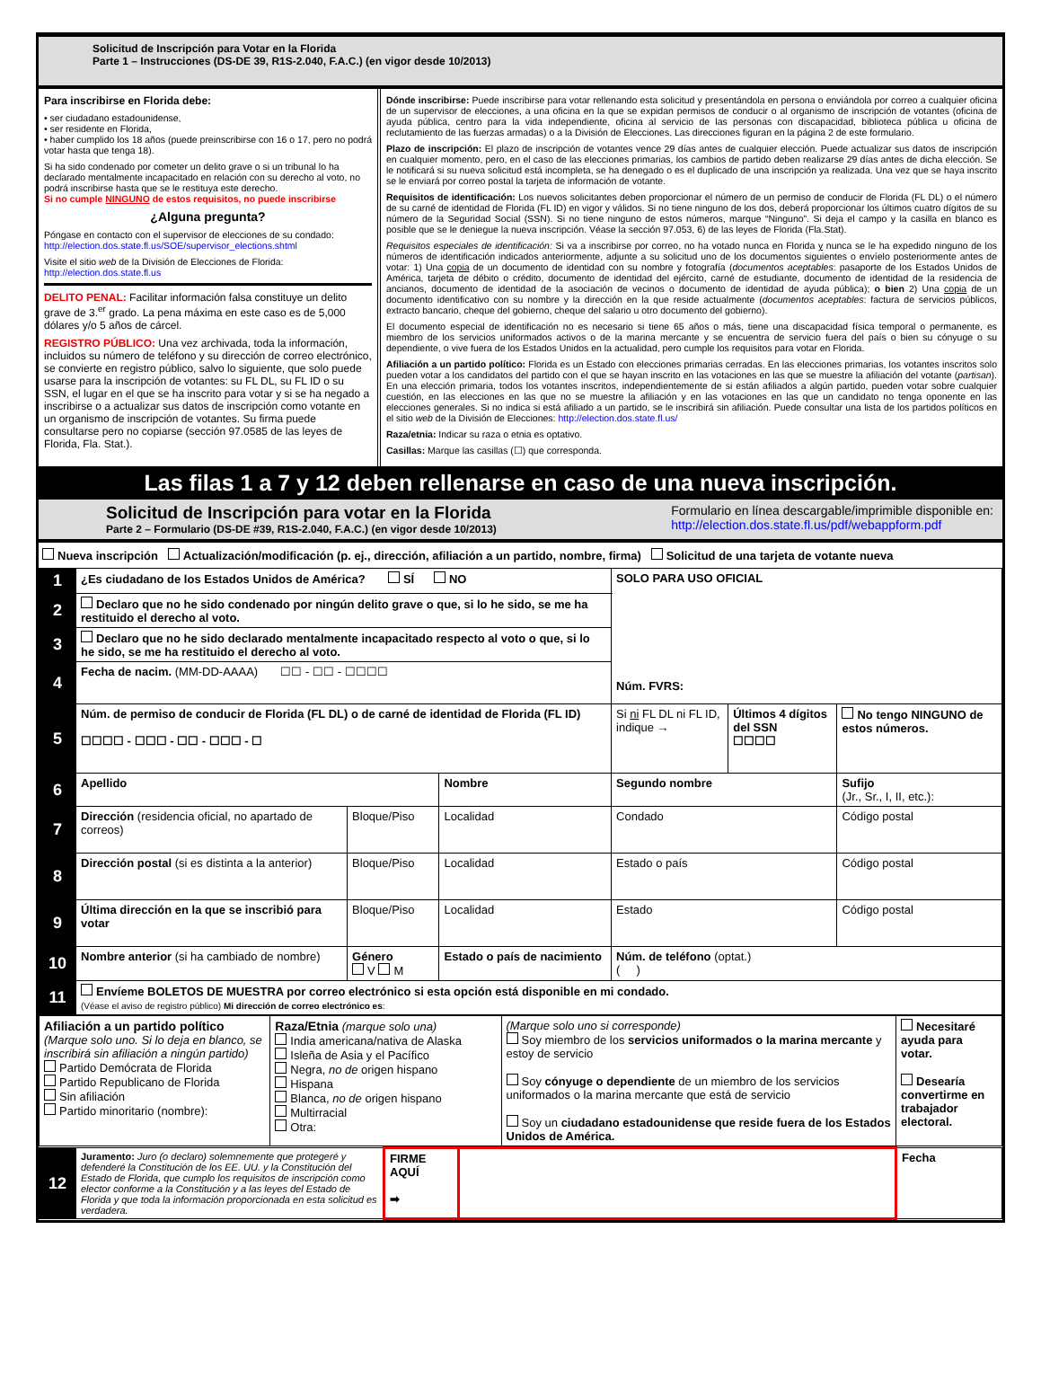Solicitud de Inscripción para Votar en la Florida
Parte 1 – Instrucciones (DS-DE 39, R1S-2.040, F.A.C.) (en vigor desde 10/2013)
Para inscribirse en Florida debe:
• ser ciudadano estadounidense,
• ser residente en Florida,
• haber cumplido los 18 años (puede preinscribirse con 16 o 17, pero no podrá votar hasta que tenga 18).
Si ha sido condenado por cometer un delito grave o si un tribunal lo ha declarado mentalmente incapacitado en relación con su derecho al voto, no podrá inscribirse hasta que se le restituya este derecho.
Si no cumple NINGUNO de estos requisitos, no puede inscribirse
¿Alguna pregunta?
Póngase en contacto con el supervisor de elecciones de su condado:
http://election.dos.state.fl.us/SOE/supervisor_elections.shtml
Visite el sitio web de la División de Elecciones de Florida:
http://election.dos.state.fl.us
DELITO PENAL: Facilitar información falsa constituye un delito grave de 3.<sup>er</sup> grado. La pena máxima en este caso es de 5,000 dólares y/o 5 años de cárcel.
REGISTRO PÚBLICO: Una vez archivada, toda la información, incluidos su número de teléfono y su dirección de correo electrónico, se convierte en registro público, salvo lo siguiente, que solo puede usarse para la inscripción de votantes: su FL DL, su FL ID o su SSN, el lugar en el que se ha inscrito para votar y si se ha negado a inscribirse o a actualizar sus datos de inscripción como votante en un organismo de inscripción de votantes. Su firma puede consultarse pero no copiarse (sección 97.0585 de las leyes de Florida, Fla. Stat.).
Dónde inscribirse: Puede inscribirse para votar rellenando esta solicitud y presentándola en persona o enviándola por correo a cualquier oficina de un supervisor de elecciones, a una oficina en la que se expidan permisos de conducir o al organismo de inscripción de votantes (oficina de ayuda pública, centro para la vida independiente, oficina al servicio de las personas con discapacidad, biblioteca pública u oficina de reclutamiento de las fuerzas armadas) o a la División de Elecciones. Las direcciones figuran en la página 2 de este formulario.
Plazo de inscripción: El plazo de inscripción de votantes vence 29 días antes de cualquier elección. Puede actualizar sus datos de inscripción en cualquier momento, pero, en el caso de las elecciones primarias, los cambios de partido deben realizarse 29 días antes de dicha elección. Se le notificará si su nueva solicitud está incompleta, se ha denegado o es el duplicado de una inscripción ya realizada. Una vez que se haya inscrito se le enviará por correo postal la tarjeta de información de votante.
Requisitos de identificación: Los nuevos solicitantes deben proporcionar el número de un permiso de conducir de Florida (FL DL) o el número de su carné de identidad de Florida (FL ID) en vigor y válidos. Si no tiene ninguno de los dos, deberá proporcionar los últimos cuatro dígitos de su número de la Seguridad Social (SSN). Si no tiene ninguno de estos números, marque “Ninguno”. Si deja el campo y la casilla en blanco es posible que se le deniegue la nueva inscripción. Véase la sección 97.053, 6) de las leyes de Florida (Fla.Stat).
Requisitos especiales de identificación: Si va a inscribirse por correo, no ha votado nunca en Florida y nunca se le ha expedido ninguno de los números de identificación indicados anteriormente, adjunte a su solicitud uno de los documentos siguientes o envíelo posteriormente antes de votar: 1) Una copia de un documento de identidad con su nombre y fotografía (documentos aceptables: pasaporte de los Estados Unidos de América, tarjeta de débito o crédito, documento de identidad del ejército, carné de estudiante, documento de identidad de la residencia de ancianos, documento de identidad de la asociación de vecinos o documento de identidad de ayuda pública); o bien 2) Una copia de un documento identificativo con su nombre y la dirección en la que reside actualmente (documentos aceptables: factura de servicios públicos, extracto bancario, cheque del gobierno, cheque del salario u otro documento del gobierno).
El documento especial de identificación no es necesario si tiene 65 años o más, tiene una discapacidad física temporal o permanente, es miembro de los servicios uniformados activos o de la marina mercante y se encuentra de servicio fuera del país o bien su cónyuge o su dependiente, o vive fuera de los Estados Unidos en la actualidad, pero cumple los requisitos para votar en Florida.
Afiliación a un partido político: Florida es un Estado con elecciones primarias cerradas. En las elecciones primarias, los votantes inscritos solo pueden votar a los candidatos del partido con el que se hayan inscrito en las votaciones en las que se muestre la afiliación del votante (partisan). En una elección primaria, todos los votantes inscritos, independientemente de si están afiliados a algún partido, pueden votar sobre cualquier cuestión, en las elecciones en las que no se muestre la afiliación y en las votaciones en las que un candidato no tenga oponente en las elecciones generales. Si no indica si está afiliado a un partido, se le inscribirá sin afiliación. Puede consultar una lista de los partidos políticos en el sitio web de la División de Elecciones: http://election.dos.state.fl.us/
Raza/etnia: Indicar su raza o etnia es optativo.
Casillas: Marque las casillas (☐) que corresponda.
Las filas 1 a 7 y 12 deben rellenarse en caso de una nueva inscripción.
Solicitud de Inscripción para votar en la Florida
Parte 2 – Formulario (DS-DE #39, R1S-2.040, F.A.C.) (en vigor desde 10/2013)
Formulario en línea descargable/imprimible disponible en:
http://election.dos.state.fl.us/pdf/webappform.pdf
Nueva inscripción Actualización/modificación (p. ej., dirección, afiliación a un partido, nombre, firma) Solicitud de una tarjeta de votante nueva
| 1 | ¿Es ciudadano de los Estados Unidos de América? SÍ NO | | | SOLO PARA USO OFICIAL Núm. FVRS: | | |
| 2 | Declaro que no he sido condenado por ningún delito grave o que, si lo he sido, se me ha restituido el derecho al voto. | | | | | |
| 3 | Declaro que no he sido declarado mentalmente incapacitado respecto al voto o que, si lo he sido, se me ha restituido el derecho al voto. | | | | | |
| 4 | Fecha de nacim. (MM-DD-AAAA) ☐☐ - ☐☐ - ☐☐☐☐ | | | | | |
| 5 | Núm. de permiso de conducir de Florida (FL DL) o de carné de identidad de Florida (FL ID) ☐☐☐☐ - ☐☐☐ - ☐☐ - ☐☐☐ - ☐ | | | Si ni FL DL ni FL ID, indique → | Últimos 4 dígitos del SSN ☐☐☐☐ | No tengo NINGUNO de estos números. |
| 6 | Apellido | | Nombre | Segundo nombre | | Sufijo (Jr., Sr., I, II, etc.): |
| 7 | Dirección (residencia oficial, no apartado de correos) | Bloque/Piso | Localidad | Condado | | Código postal |
| 8 | Dirección postal (si es distinta a la anterior) | Bloque/Piso | Localidad | Estado o país | | Código postal |
| 9 | Última dirección en la que se inscribió para votar | Bloque/Piso | Localidad | Estado | | Código postal |
| 10 | Nombre anterior (si ha cambiado de nombre) | Género V M | Estado o país de nacimiento | Núm. de teléfono (optat.) ( ) | | |
| 11 | Envíeme BOLETOS DE MUESTRA por correo electrónico si esta opción está disponible en mi condado. (Véase el aviso de registro público) Mi dirección de correo electrónico es : | | | | | |
| Afiliación a un partido político (Marque solo uno. Si lo deja en blanco, se inscribirá sin afiliación a ningún partido) Partido Demócrata de Florida Partido Republicano de Florida Sin afiliación Partido minoritario (nombre): | Raza/Etnia (marque solo una) India americana/nativa de Alaska Isleña de Asia y el Pacífico Negra, no de origen hispano Hispana Blanca, no de origen hispano Multirracial Otra: | (Marque solo uno si corresponde) Soy miembro de los servicios uniformados o la marina mercante y estoy de servicio Soy cónyuge o dependiente de un miembro de los servicios uniformados o la marina mercante que está de servicio Soy un ciudadano estadounidense que reside fuera de los Estados Unidos de América. | Necesitaré ayuda para votar. Desearía convertirme en trabajador electoral. |
| 12 | Juramento: Juro (o declaro) solemnemente que protegeré y defenderé la Constitución de los EE. UU. y la Constitución del Estado de Florida, que cumplo los requisitos de inscripción como elector conforme a la Constitución y a las leyes del Estado de Florida y que toda la información proporcionada en esta solicitud es verdadera. | FIRME AQUÍ ➡ | | Fecha |